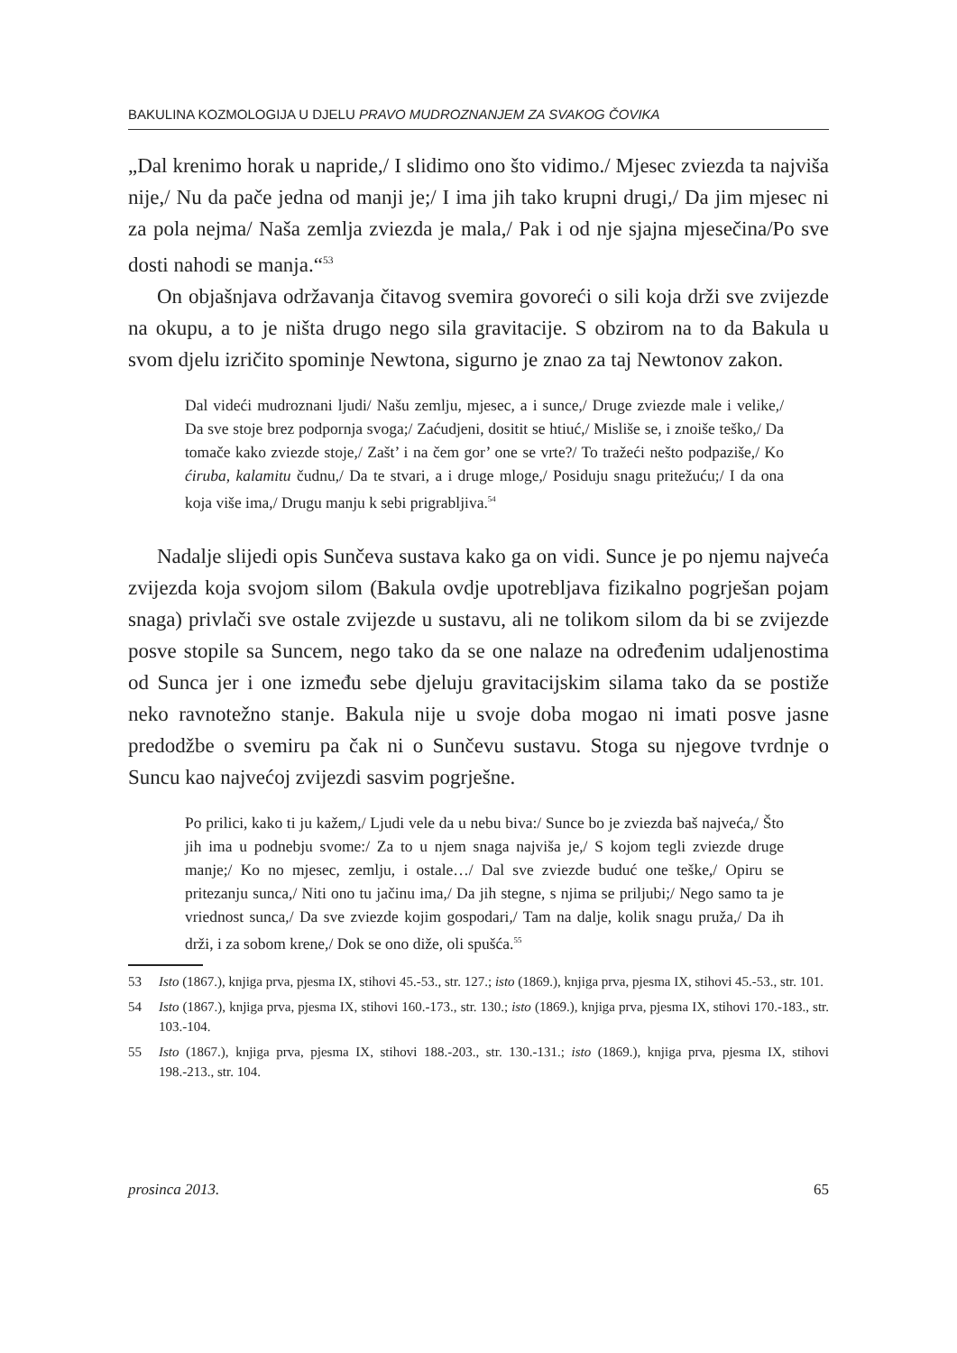BAKULINA KOZMOLOGIJA U DJELU PRAVO MUDROZNANJEM ZA SVAKOG ČOVIKA
„Dal krenimo horak u napride,/ I slidimo ono što vidimo./ Mjesec zviezda ta najviša nije,/ Nu da pače jedna od manji je;/ I ima jih tako krupni drugi,/ Da jim mjesec ni za pola nejma/ Naša zemlja zviezda je mala,/ Pak i od nje sjajna mjesečina/Po sve dosti nahodi se manja.“<sup>53</sup>
On objašnjava održavanja čitavog svemira govoreći o sili koja drži sve zvijezde na okupu, a to je ništa drugo nego sila gravitacije. S obzirom na to da Bakula u svom djelu izričito spominje Newtona, sigurno je znao za taj Newtonov zakon.
Dal videći mudroznani ljudi/ Našu zemlju, mjesec, a i sunce,/ Druge zviezde male i velike,/ Da sve stoje brez podpornja svoga;/ Zaćudjeni, dositit se htiuć,/ Misliše se, i znoiše teško,/ Da tomače kako zviezde stoje,/ Zašt’ i na čem gor’ one se vrte?/ To tražeći nešto podpaziše,/ Ko ćiruba, kalamitu čudnu,/ Da te stvari, a i druge mloge,/ Posiduju snagu pritežuću;/ I da ona koja više ima,/ Drugu manju k sebi prigrabljiva.<sup>54</sup>
Nadalje slijedi opis Sunčeva sustava kako ga on vidi. Sunce je po njemu najveća zvijezda koja svojom silom (Bakula ovdje upotrebljava fizikalno pogrješan pojam snaga) privlači sve ostale zvijezde u sustavu, ali ne tolikom silom da bi se zvijezde posve stopile sa Suncem, nego tako da se one nalaze na određenim udaljenostima od Sunca jer i one između sebe djeluju gravitacijskim silama tako da se postiže neko ravnotežno stanje. Bakula nije u svoje doba mogao ni imati posve jasne predodžbe o svemiru pa čak ni o Sunčevu sustavu. Stoga su njegove tvrdnje o Suncu kao najvećoj zvijezdi sasvim pogrješne.
Po prilici, kako ti ju kažem,/ Ljudi vele da u nebu biva:/ Sunce bo je zviezda baš najveća,/ Što jih ima u podnebju svome:/ Za to u njem snaga najviša je,/ S kojom tegli zviezde druge manje;/ Ko no mjesec, zemlju, i ostale…/ Dal sve zviezde buduć one teške,/ Opiru se pritezanju sunca,/ Niti ono tu jačinu ima,/ Da jih stegne, s njima se priljubi;/ Nego samo ta je vriednost sunca,/ Da sve zviezde kojim gospodari,/ Tam na dalje, kolik snagu pruža,/ Da ih drži, i za sobom krene,/ Dok se ono diže, oli spušća.<sup>55</sup>
53 Isto (1867.), knjiga prva, pjesma IX, stihovi 45.-53., str. 127.; isto (1869.), knjiga prva, pjesma IX, stihovi 45.-53., str. 101.
54 Isto (1867.), knjiga prva, pjesma IX, stihovi 160.-173., str. 130.; isto (1869.), knjiga prva, pjesma IX, stihovi 170.-183., str. 103.-104.
55 Isto (1867.), knjiga prva, pjesma IX, stihovi 188.-203., str. 130.-131.; isto (1869.), knjiga prva, pjesma IX, stihovi 198.-213., str. 104.
prosinca 2013. 65